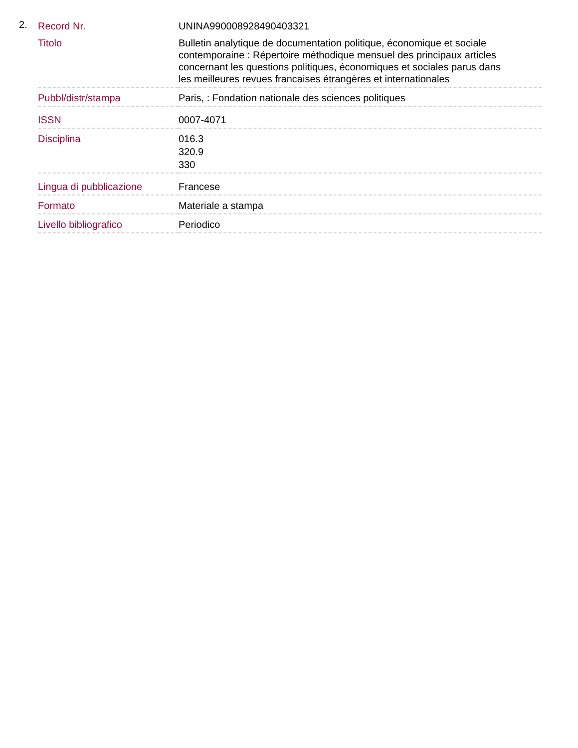2.
| Record Nr. | UNINA990008928490403321 |
| Titolo | Bulletin analytique de documentation politique, économique et sociale contemporaine : Répertoire méthodique mensuel des principaux articles concernant les questions politiques, économiques et sociales parus dans les meilleures revues francaises étrangères et internationales |
| Pubbl/distr/stampa | Paris, : Fondation nationale des sciences politiques |
| ISSN | 0007-4071 |
| Disciplina | 016.3 320.9 330 |
| Lingua di pubblicazione | Francese |
| Formato | Materiale a stampa |
| Livello bibliografico | Periodico |